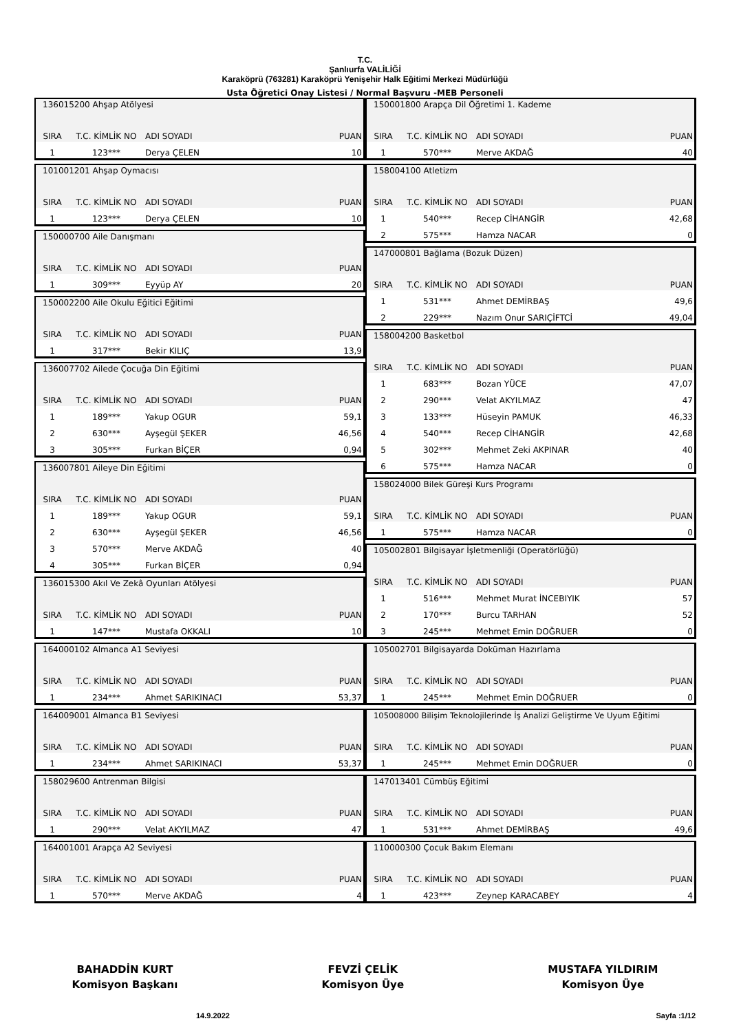T.C.
Şanlıurfa VALİLİĞİ
Karaköprü (763281) Karaköprü Yenişehir Halk Eğitimi Merkezi Müdürlüğü
Usta Öğretici Onay Listesi / Normal Başvuru -MEB Personeli
| 136015200 Ahşap Atölyesi | | | |
| SIRA | T.C. KİMLİK NO | ADI SOYADI | PUAN |
| 1 | 123*** | Derya ÇELEN | 10 |
| 101001201 Ahşap Oymacısı | | | |
| SIRA | T.C. KİMLİK NO | ADI SOYADI | PUAN |
| 1 | 123*** | Derya ÇELEN | 10 |
| 150000700 Aile Danışmanı | | | |
| SIRA | T.C. KİMLİK NO | ADI SOYADI | PUAN |
| 1 | 309*** | Eyyüp AY | 20 |
| 150002200 Aile Okulu Eğitici Eğitimi | | | |
| SIRA | T.C. KİMLİK NO | ADI SOYADI | PUAN |
| 1 | 317*** | Bekir KILIÇ | 13,9 |
| 136007702 Ailede Çocuğa Din Eğitimi | | | |
| SIRA | T.C. KİMLİK NO | ADI SOYADI | PUAN |
| 1 | 189*** | Yakup OGUR | 59,1 |
| 2 | 630*** | Ayşegül ŞEKER | 46,56 |
| 3 | 305*** | Furkan BİÇER | 0,94 |
| 136007801 Aileye Din Eğitimi | | | |
| SIRA | T.C. KİMLİK NO | ADI SOYADI | PUAN |
| 1 | 189*** | Yakup OGUR | 59,1 |
| 2 | 630*** | Ayşegül ŞEKER | 46,56 |
| 3 | 570*** | Merve AKDAĞ | 40 |
| 4 | 305*** | Furkan BİÇER | 0,94 |
| 136015300 Akıl Ve Zekâ Oyunları Atölyesi | | | |
| SIRA | T.C. KİMLİK NO | ADI SOYADI | PUAN |
| 1 | 147*** | Mustafa OKKALI | 10 |
| 164000102 Almanca A1 Seviyesi | | | |
| SIRA | T.C. KİMLİK NO | ADI SOYADI | PUAN |
| 1 | 234*** | Ahmet SARIKINACI | 53,37 |
| 164009001 Almanca B1 Seviyesi | | | |
| SIRA | T.C. KİMLİK NO | ADI SOYADI | PUAN |
| 1 | 234*** | Ahmet SARIKINACI | 53,37 |
| 158029600 Antrenman Bilgisi | | | |
| SIRA | T.C. KİMLİK NO | ADI SOYADI | PUAN |
| 1 | 290*** | Velat AKYILMAZ | 47 |
| 164001001 Arapça A2 Seviyesi | | | |
| SIRA | T.C. KİMLİK NO | ADI SOYADI | PUAN |
| 1 | 570*** | Merve AKDAĞ | 4 |
| 150001800 Arapça Dil Öğretimi 1. Kademe | | | |
| SIRA | T.C. KİMLİK NO | ADI SOYADI | PUAN |
| 1 | 570*** | Merve AKDAĞ | 40 |
| 158004100 Atletizm | | | |
| SIRA | T.C. KİMLİK NO | ADI SOYADI | PUAN |
| 1 | 540*** | Recep CİHANGİR | 42,68 |
| 2 | 575*** | Hamza NACAR | 0 |
| 147000801 Bağlama (Bozuk Düzen) | | | |
| SIRA | T.C. KİMLİK NO | ADI SOYADI | PUAN |
| 1 | 531*** | Ahmet DEMİRBAŞ | 49,6 |
| 2 | 229*** | Nazım Onur SARIÇİFTCİ | 49,04 |
| 158004200 Basketbol | | | |
| SIRA | T.C. KİMLİK NO | ADI SOYADI | PUAN |
| 1 | 683*** | Bozan YÜCE | 47,07 |
| 2 | 290*** | Velat AKYILMAZ | 47 |
| 3 | 133*** | Hüseyin PAMUK | 46,33 |
| 4 | 540*** | Recep CİHANGİR | 42,68 |
| 5 | 302*** | Mehmet Zeki AKPINAR | 40 |
| 6 | 575*** | Hamza NACAR | 0 |
| 158024000 Bilek Güreşi Kurs Programı | | | |
| SIRA | T.C. KİMLİK NO | ADI SOYADI | PUAN |
| 1 | 575*** | Hamza NACAR | 0 |
| 105002801 Bilgisayar İşletmenliği (Operatörlüğü) | | | |
| SIRA | T.C. KİMLİK NO | ADI SOYADI | PUAN |
| 1 | 516*** | Mehmet Murat İNCEBIYIK | 57 |
| 2 | 170*** | Burcu TARHAN | 52 |
| 3 | 245*** | Mehmet Emin DOĞRUER | 0 |
| 105002701 Bilgisayarda Doküman Hazırlama | | | |
| SIRA | T.C. KİMLİK NO | ADI SOYADI | PUAN |
| 1 | 245*** | Mehmet Emin DOĞRUER | 0 |
| 105008000 Bilişim Teknolojilerinde İş Analizi Geliştirme Ve Uyum Eğitimi | | | |
| SIRA | T.C. KİMLİK NO | ADI SOYADI | PUAN |
| 1 | 245*** | Mehmet Emin DOĞRUER | 0 |
| 147013401 Cümbüş Eğitimi | | | |
| SIRA | T.C. KİMLİK NO | ADI SOYADI | PUAN |
| 1 | 531*** | Ahmet DEMİRBAŞ | 49,6 |
| 110000300 Çocuk Bakım Elemanı | | | |
| SIRA | T.C. KİMLİK NO | ADI SOYADI | PUAN |
| 1 | 423*** | Zeynep KARACABEY | 4 |
BAHADDİN KURT
Komisyon Başkanı
FEVZİ ÇELİK
Komisyon Üye
MUSTAFA YILDIRIM
Komisyon Üye
14.9.2022 Sayfa :1/12